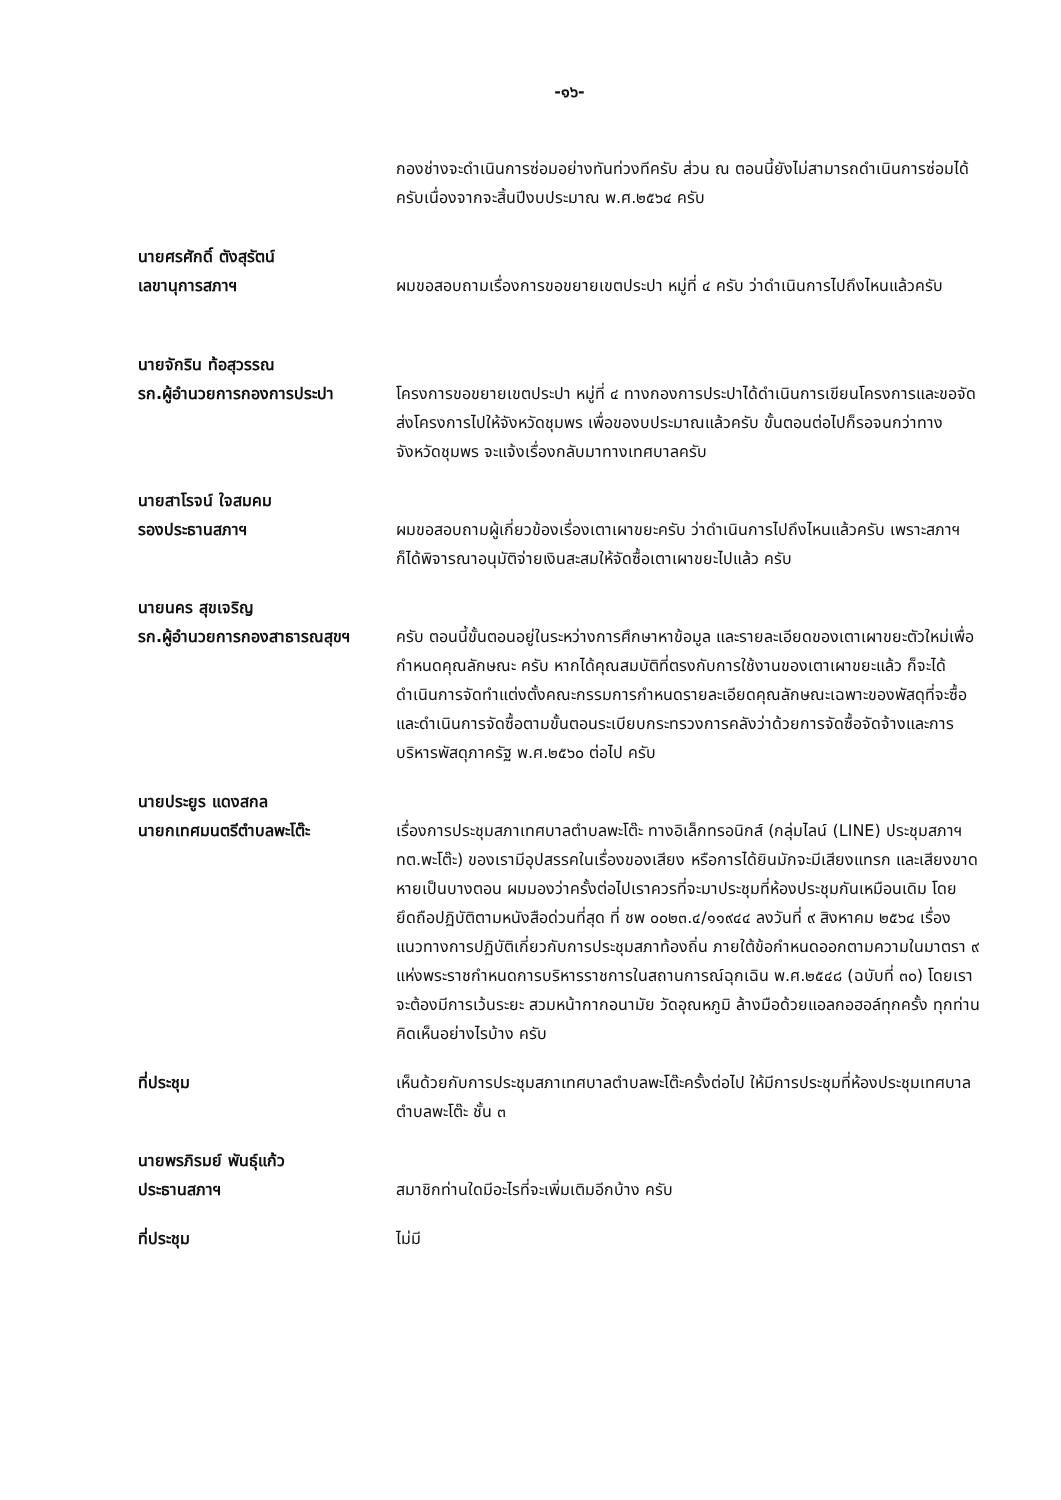-๑๖-
กองช่างจะดำเนินการซ่อมอย่างทันท่วงทีครับ ส่วน ณ ตอนนี้ยังไม่สามารถดำเนินการซ่อมได้ครับเนื่องจากจะสิ้นปีงบประมาณ พ.ศ.๒๕๖๔ ครับ
นายศรศักดิ์ ตังสุรัตน์
เลขานุการสภาฯ ผมขอสอบถามเรื่องการขอขยายเขตประปา หมู่ที่ ๔ ครับ ว่าดำเนินการไปถึงไหนแล้วครับ
นายจักริน ท้อสุวรรณ
รก.ผู้อำนวยการกองการประปา โครงการขอขยายเขตประปา หมู่ที่ ๔ ทางกองการประปาได้ดำเนินการเขียนโครงการและขอจัดส่งโครงการไปให้จังหวัดชุมพร เพื่อของบประมาณแล้วครับ ขั้นตอนต่อไปก็รอจนกว่าทางจังหวัดชุมพร จะแจ้งเรื่องกลับมาทางเทศบาลครับ
นายสาโรจน์ ใจสมคม
รองประธานสภาฯ ผมขอสอบถามผู้เกี่ยวข้องเรื่องเตาเผาขยะครับ ว่าดำเนินการไปถึงไหนแล้วครับ เพราะสภาฯก็ได้พิจารณาอนุมัติจ่ายเงินสะสมให้จัดซื้อเตาเผาขยะไปแล้ว ครับ
นายนคร สุขเจริญ
รก.ผู้อำนวยการกองสาธารณสุขฯ
ครับ ตอนนี้ขั้นตอนอยู่ในระหว่างการศึกษาหาข้อมูล และรายละเอียดของเตาเผาขยะตัวใหม่เพื่อกำหนดคุณลักษณะ ครับ หากได้คุณสมบัติที่ตรงกับการใช้งานของเตาเผาขยะแล้ว ก็จะได้ดำเนินการจัดทำแต่งตั้งคณะกรรมการกำหนดรายละเอียดคุณลักษณะเฉพาะของพัสดุที่จะซื้อ และดำเนินการจัดซื้อตามขั้นตอนระเบียบกระทรวงการคลังว่าด้วยการจัดซื้อจัดจ้างและการบริหารพัสดุภาครัฐ พ.ศ.๒๕๖๐ ต่อไป ครับ
นายประยูร แดงสกล
นายกเทศมนตรีตำบลพะโต๊ะ เรื่องการประชุมสภาเทศบาลตำบลพะโต๊ะ ทางอิเล็กทรอนิกส์ (กลุ่มไลน์ (LINE) ประชุมสภาฯ ทต.พะโต๊ะ) ของเรามีอุปสรรคในเรื่องของเสียง หรือการได้ยินมักจะมีเสียงแทรก และเสียงขาดหายเป็นบางตอน ผมมองว่าครั้งต่อไปเราควรที่จะมาประชุมที่ห้องประชุมกันเหมือนเดิม โดยยึดถือปฏิบัติตามหนังสือด่วนที่สุด ที่ ชพ ๐๐๒๓.๔/๑๑๙๔๔ ลงวันที่ ๙ สิงหาคม ๒๕๖๔ เรื่องแนวทางการปฏิบัติเกี่ยวกับการประชุมสภาท้องถิ่น ภายใต้ข้อกำหนดออกตามความในมาตรา ๙ แห่งพระราชกำหนดการบริหารราชการในสถานการณ์ฉุกเฉิน พ.ศ.๒๕๔๘ (ฉบับที่ ๓๐) โดยเราจะต้องมีการเว้นระยะ สวมหน้ากากอนามัย วัดอุณหภูมิ ล้างมือด้วยแอลกอฮอล์ทุกครั้ง ทุกท่านคิดเห็นอย่างไรบ้าง ครับ
ที่ประชุม เห็นด้วยกับการประชุมสภาเทศบาลตำบลพะโต๊ะครั้งต่อไป ให้มีการประชุมที่ห้องประชุมเทศบาลตำบลพะโต๊ะ ชั้น ๓
นายพรภิรมย์ พันธุ์แก้ว
ประธานสภาฯ สมาชิกท่านใดมีอะไรที่จะเพิ่มเติมอีกบ้าง ครับ
ที่ประชุม ไม่มี